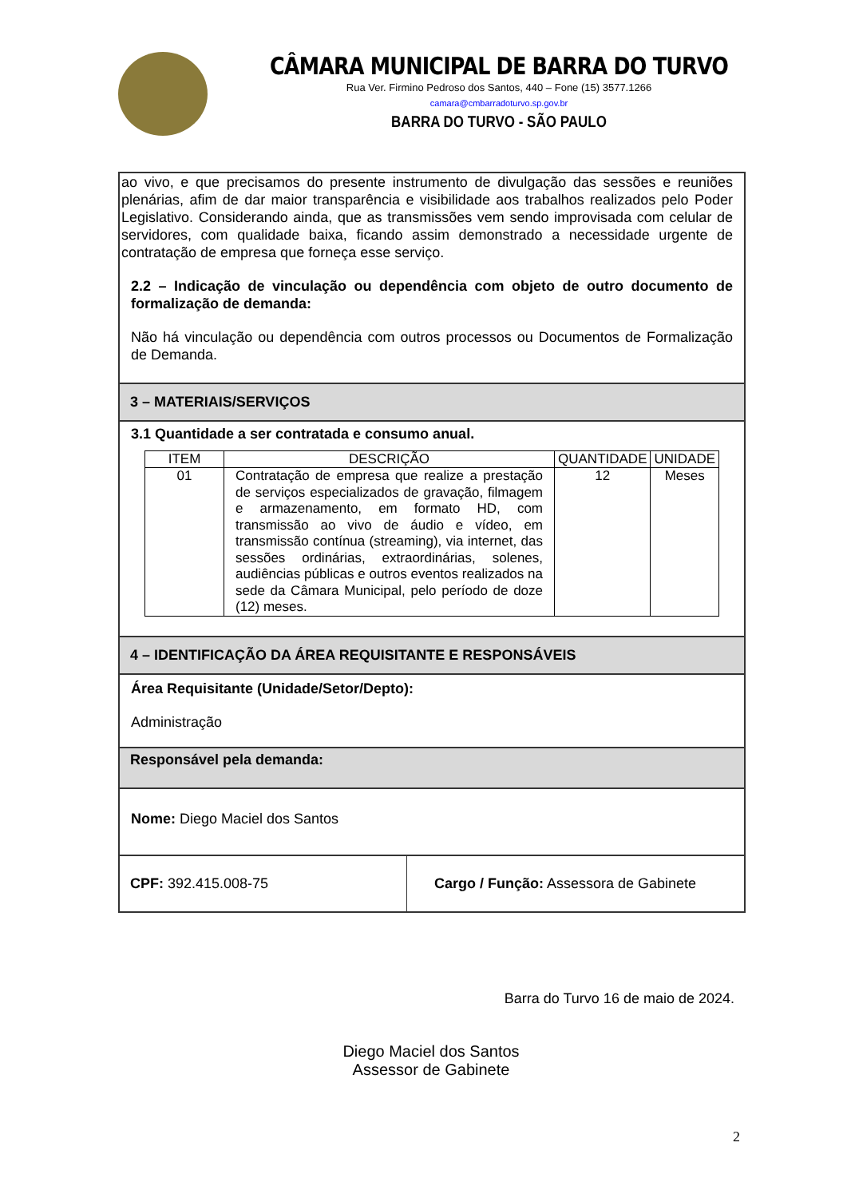CÂMARA MUNICIPAL DE BARRA DO TURVO
Rua Ver. Firmino Pedroso dos Santos, 440 – Fone (15) 3577.1266
camara@cmbarradoturvo.sp.gov.br
BARRA DO TURVO - SÃO PAULO
ao vivo, e que precisamos do presente instrumento de divulgação das sessões e reuniões plenárias, afim de dar maior transparência e visibilidade aos trabalhos realizados pelo Poder Legislativo. Considerando ainda, que as transmissões vem sendo improvisada com celular de servidores, com qualidade baixa, ficando assim demonstrado a necessidade urgente de contratação de empresa que forneça esse serviço.
2.2 – Indicação de vinculação ou dependência com objeto de outro documento de formalização de demanda:
Não há vinculação ou dependência com outros processos ou Documentos de Formalização de Demanda.
3 – MATERIAIS/SERVIÇOS
3.1 Quantidade a ser contratada e consumo anual.
| ITEM | DESCRIÇÃO | QUANTIDADE | UNIDADE |
| --- | --- | --- | --- |
| 01 | Contratação de empresa que realize a prestação de serviços especializados de gravação, filmagem e armazenamento, em formato HD, com transmissão ao vivo de áudio e vídeo, em transmissão contínua (streaming), via internet, das sessões ordinárias, extraordinárias, solenes, audiências públicas e outros eventos realizados na sede da Câmara Municipal, pelo período de doze (12) meses. | 12 | Meses |
4 – IDENTIFICAÇÃO DA ÁREA REQUISITANTE E RESPONSÁVEIS
Área Requisitante (Unidade/Setor/Depto):
Administração
Responsável pela demanda:
Nome: Diego Maciel dos Santos
​CPF: 392.415.008-75 Cargo / Função: Assessora de Gabinete
Barra do Turvo 16 de maio de 2024.
Diego Maciel dos Santos
Assessor de Gabinete
2